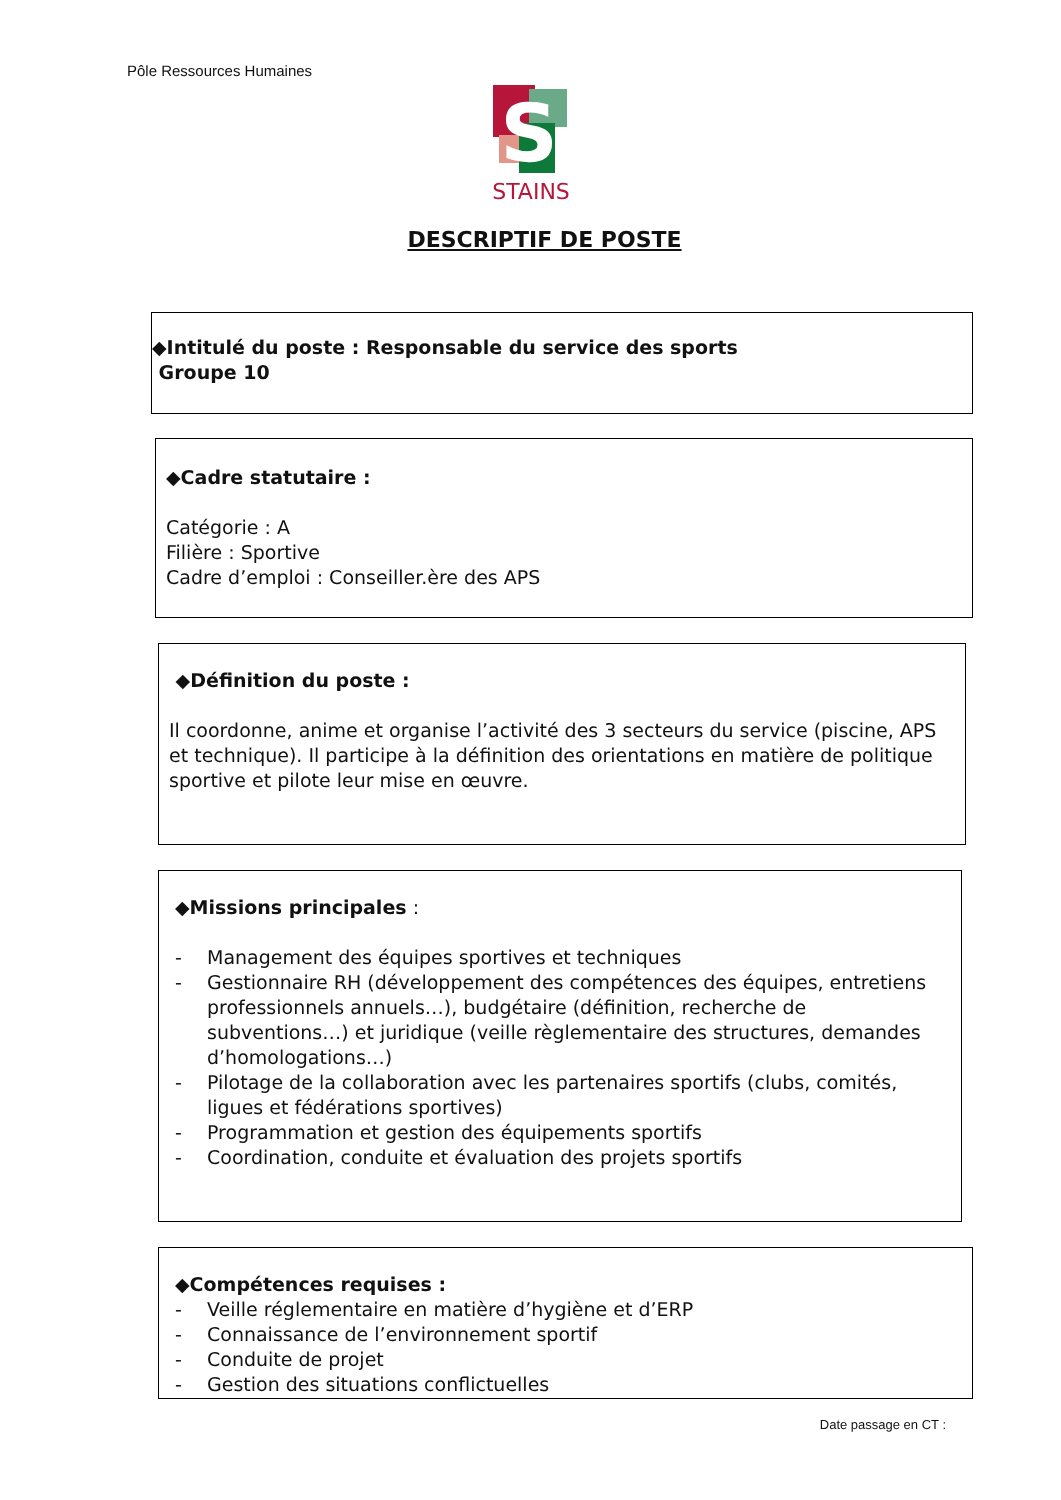Pôle Ressources Humaines
S
STAINS
DESCRIPTIF DE POSTE
◆Intitulé du poste : Responsable du service des sports
Groupe 10
◆Cadre statutaire :
Catégorie : A
Filière : Sportive
Cadre d’emploi : Conseiller.ère des APS
◆Définition du poste :
Il coordonne, anime et organise l’activité des 3 secteurs du service (piscine, APS et technique). Il participe à la définition des orientations en matière de politique sportive et pilote leur mise en œuvre.
◆Missions principales :
- Management des équipes sportives et techniques
- Gestionnaire RH (développement des compétences des équipes, entretiens professionnels annuels…), budgétaire (définition, recherche de subventions…) et juridique (veille règlementaire des structures, demandes d’homologations…)
- Pilotage de la collaboration avec les partenaires sportifs (clubs, comités, ligues et fédérations sportives)
- Programmation et gestion des équipements sportifs
- Coordination, conduite et évaluation des projets sportifs
◆Compétences requises :
- Veille réglementaire en matière d’hygiène et d’ERP
- Connaissance de l’environnement sportif
- Conduite de projet
- Gestion des situations conflictuelles
Date passage en CT :